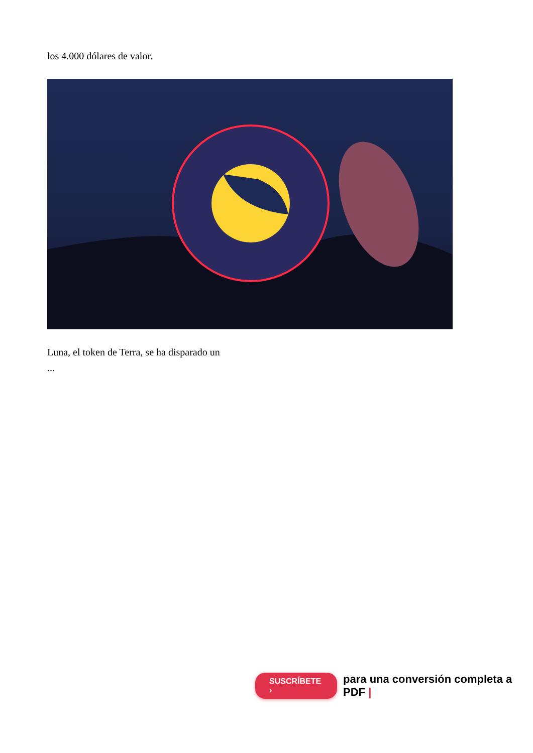los 4.000 dólares de valor.
Luna, el token de Terra, se ha disparado un
...
SUSCRÍBETE › para una conversión completa a PDF |